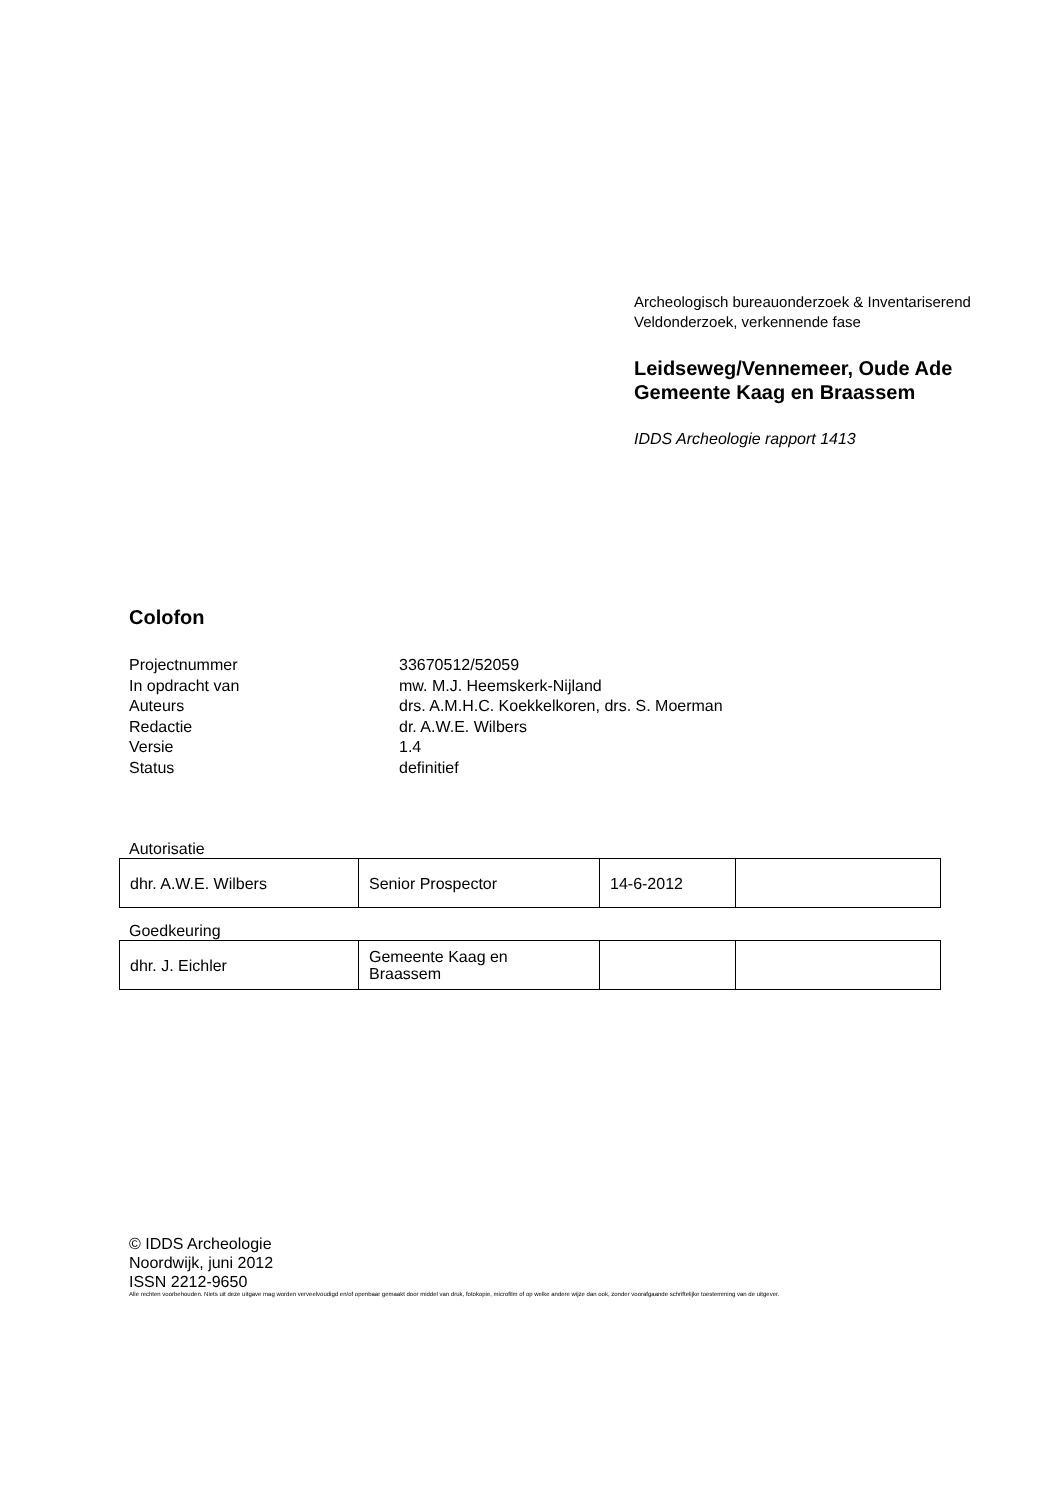Archeologisch bureauonderzoek & Inventariserend
Veldonderzoek, verkennende fase
Leidseweg/Vennemeer, Oude Ade
Gemeente Kaag en Braassem
IDDS Archeologie rapport 1413
Colofon
Projectnummer 33670512/52059
In opdracht van mw. M.J. Heemskerk-Nijland
Auteurs drs. A.M.H.C. Koekkelkoren, drs. S. Moerman
Redactie dr. A.W.E. Wilbers
Versie 1.4
Status definitief
Autorisatie
| dhr. A.W.E. Wilbers | Senior Prospector | 14-6-2012 | |
Goedkeuring
| dhr. J. Eichler | Gemeente Kaag en Braassem | | |
© IDDS Archeologie
Noordwijk, juni 2012
ISSN 2212-9650
Alle rechten voorbehouden. Niets uit deze uitgave mag worden verveelvoudigd en/of openbaar gemaakt door middel van druk, fotokopie, microfilm of op welke andere wijze dan ook, zonder voorafgaande schriftelijke toestemming van de uitgever.